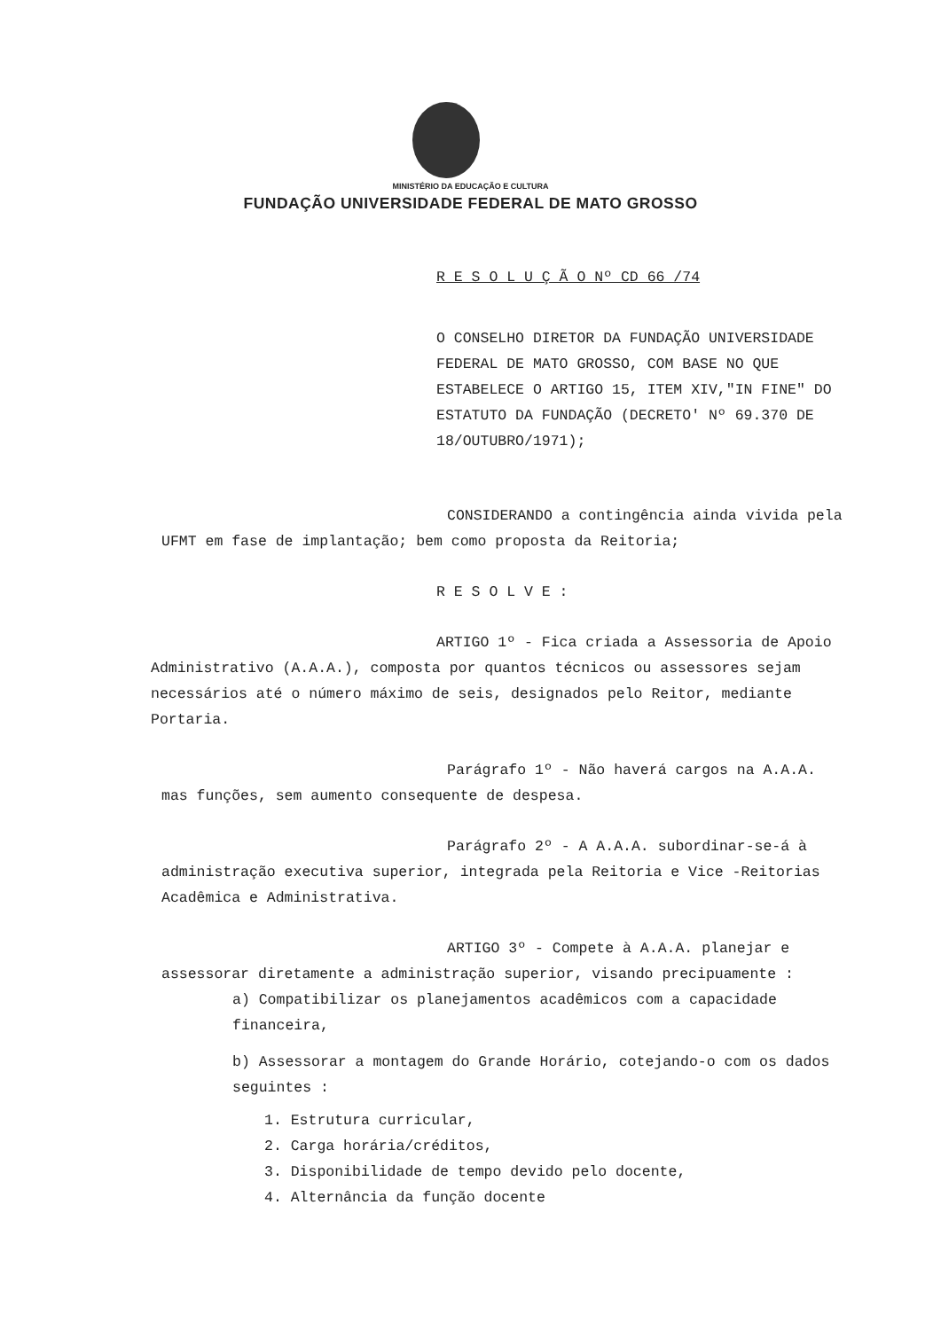MINISTÉRIO DA EDUCAÇÃO E CULTURA
FUNDAÇÃO UNIVERSIDADE FEDERAL DE MATO GROSSO
R E S O L U Ç Ã O Nº CD 66 /74
O CONSELHO DIRETOR DA FUNDAÇÃO UNIVERSIDADE FEDERAL DE MATO GROSSO, COM BASE NO QUE ESTABELECE O ARTIGO 15, ITEM XIV,"IN FINE" DO ESTATUTO DA FUNDAÇÃO (DECRETO' Nº 69.370 DE 18/OUTUBRO/1971);
CONSIDERANDO a contingência ainda vivida pela UFMT em fase de implantação; bem como proposta da Reitoria;
R E S O L V E :
ARTIGO 1º - Fica criada a Assessoria de Apoio Administrativo (A.A.A.), composta por quantos técnicos ou assessores sejam necessários até o número máximo de seis, designados pelo Reitor, mediante Portaria.
Parágrafo 1º - Não haverá cargos na A.A.A. mas funções, sem aumento consequente de despesa.
Parágrafo 2º - A A.A.A. subordinar-se-á à administração executiva superior, integrada pela Reitoria e Vice -Reitorias Acadêmica e Administrativa.
ARTIGO 3º - Compete à A.A.A. planejar e assessorar diretamente a administração superior, visando precipuamente :
a) Compatibilizar os planejamentos acadêmicos com a capacidade financeira,
b) Assessorar a montagem do Grande Horário, cotejando-o com os dados seguintes :
1. Estrutura curricular,
2. Carga horária/créditos,
3. Disponibilidade de tempo devido pelo docente,
4. Alternância da função docente